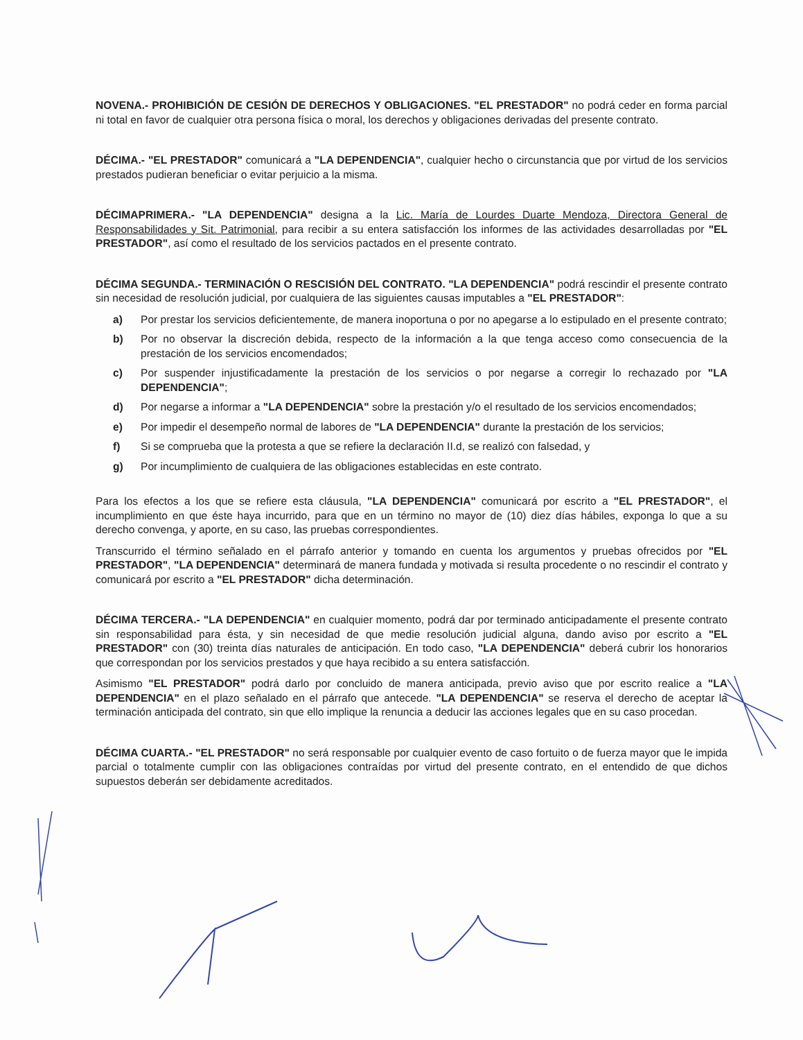NOVENA.- PROHIBICIÓN DE CESIÓN DE DERECHOS Y OBLIGACIONES. "EL PRESTADOR" no podrá ceder en forma parcial ni total en favor de cualquier otra persona física o moral, los derechos y obligaciones derivadas del presente contrato.
DÉCIMA.- "EL PRESTADOR" comunicará a "LA DEPENDENCIA", cualquier hecho o circunstancia que por virtud de los servicios prestados pudieran beneficiar o evitar perjuicio a la misma.
DÉCIMAPRIMERA.- "LA DEPENDENCIA" designa a la Lic. María de Lourdes Duarte Mendoza, Directora General de Responsabilidades y Sit. Patrimonial, para recibir a su entera satisfacción los informes de las actividades desarrolladas por "EL PRESTADOR", así como el resultado de los servicios pactados en el presente contrato.
DÉCIMA SEGUNDA.- TERMINACIÓN O RESCISIÓN DEL CONTRATO. "LA DEPENDENCIA" podrá rescindir el presente contrato sin necesidad de resolución judicial, por cualquiera de las siguientes causas imputables a "EL PRESTADOR":
a) Por prestar los servicios deficientemente, de manera inoportuna o por no apegarse a lo estipulado en el presente contrato;
b) Por no observar la discreción debida, respecto de la información a la que tenga acceso como consecuencia de la prestación de los servicios encomendados;
c) Por suspender injustificadamente la prestación de los servicios o por negarse a corregir lo rechazado por "LA DEPENDENCIA";
d) Por negarse a informar a "LA DEPENDENCIA" sobre la prestación y/o el resultado de los servicios encomendados;
e) Por impedir el desempeño normal de labores de "LA DEPENDENCIA" durante la prestación de los servicios;
f) Si se comprueba que la protesta a que se refiere la declaración II.d, se realizó con falsedad, y
g) Por incumplimiento de cualquiera de las obligaciones establecidas en este contrato.
Para los efectos a los que se refiere esta cláusula, "LA DEPENDENCIA" comunicará por escrito a "EL PRESTADOR", el incumplimiento en que éste haya incurrido, para que en un término no mayor de (10) diez días hábiles, exponga lo que a su derecho convenga, y aporte, en su caso, las pruebas correspondientes.
Transcurrido el término señalado en el párrafo anterior y tomando en cuenta los argumentos y pruebas ofrecidos por "EL PRESTADOR", "LA DEPENDENCIA" determinará de manera fundada y motivada si resulta procedente o no rescindir el contrato y comunicará por escrito a "EL PRESTADOR" dicha determinación.
DÉCIMA TERCERA.- "LA DEPENDENCIA" en cualquier momento, podrá dar por terminado anticipadamente el presente contrato sin responsabilidad para ésta, y sin necesidad de que medie resolución judicial alguna, dando aviso por escrito a "EL PRESTADOR" con (30) treinta días naturales de anticipación. En todo caso, "LA DEPENDENCIA" deberá cubrir los honorarios que correspondan por los servicios prestados y que haya recibido a su entera satisfacción.
Asimismo "EL PRESTADOR" podrá darlo por concluido de manera anticipada, previo aviso que por escrito realice a "LA DEPENDENCIA" en el plazo señalado en el párrafo que antecede. "LA DEPENDENCIA" se reserva el derecho de aceptar la terminación anticipada del contrato, sin que ello implique la renuncia a deducir las acciones legales que en su caso procedan.
DÉCIMA CUARTA.- "EL PRESTADOR" no será responsable por cualquier evento de caso fortuito o de fuerza mayor que le impida parcial o totalmente cumplir con las obligaciones contraídas por virtud del presente contrato, en el entendido de que dichos supuestos deberán ser debidamente acreditados.